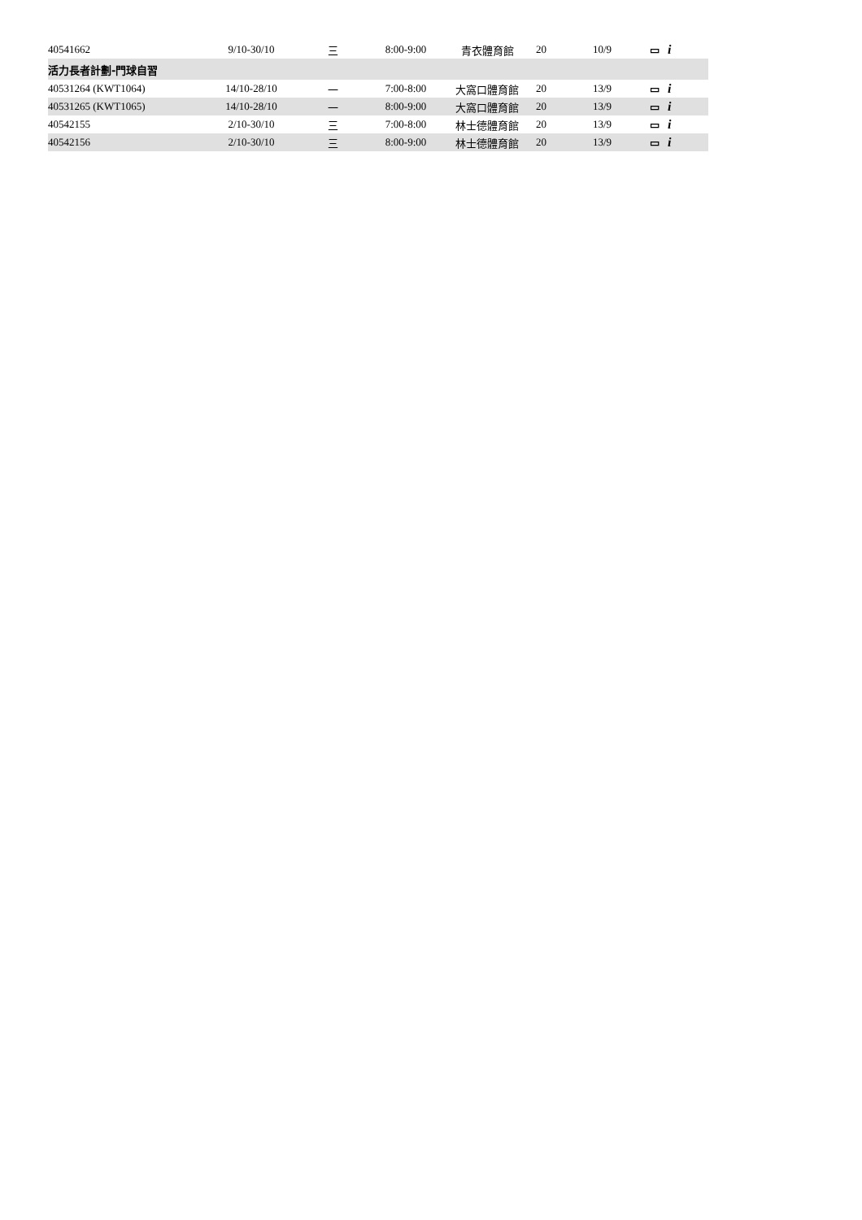| 40541662 | 9/10-30/10 | 三 | 8:00-9:00 | 青衣體育館 | 20 | 10/9 | ▭ i |
| 活力長者計劃-門球自習 | | | | | | | |
| 40531264 (KWT1064) | 14/10-28/10 | 一 | 7:00-8:00 | 大窩口體育館 | 20 | 13/9 | ▭ i |
| 40531265 (KWT1065) | 14/10-28/10 | 一 | 8:00-9:00 | 大窩口體育館 | 20 | 13/9 | ▭ i |
| 40542155 | 2/10-30/10 | 三 | 7:00-8:00 | 林士德體育館 | 20 | 13/9 | ▭ i |
| 40542156 | 2/10-30/10 | 三 | 8:00-9:00 | 林士德體育館 | 20 | 13/9 | ▭ i |